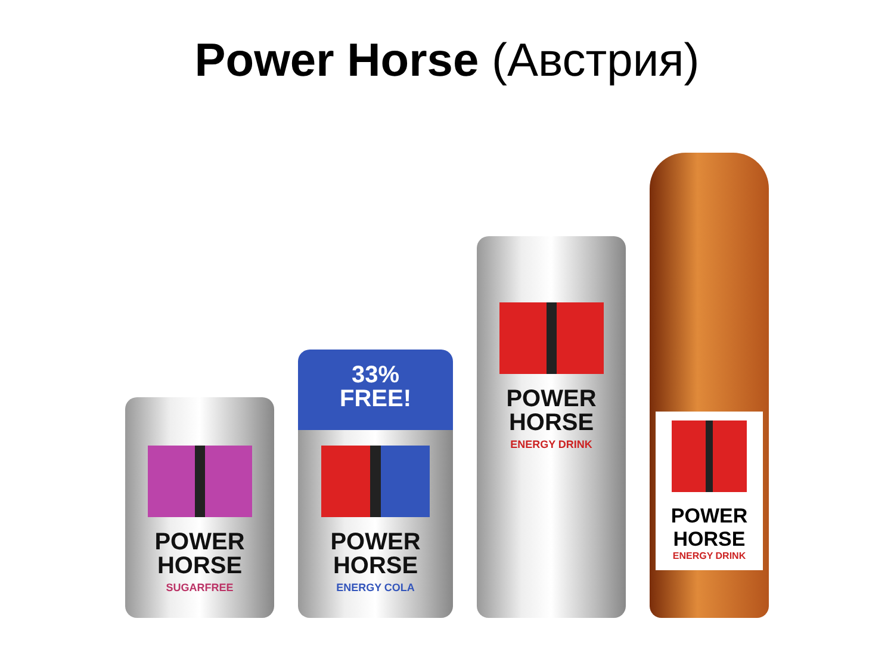Power Horse (Австрия)
POWER
HORSE
SUGARFREE
33%
FREE!
POWER
HORSE
ENERGY COLA
POWER
HORSE
ENERGY DRINK
POWER
HORSE
ENERGY DRINK